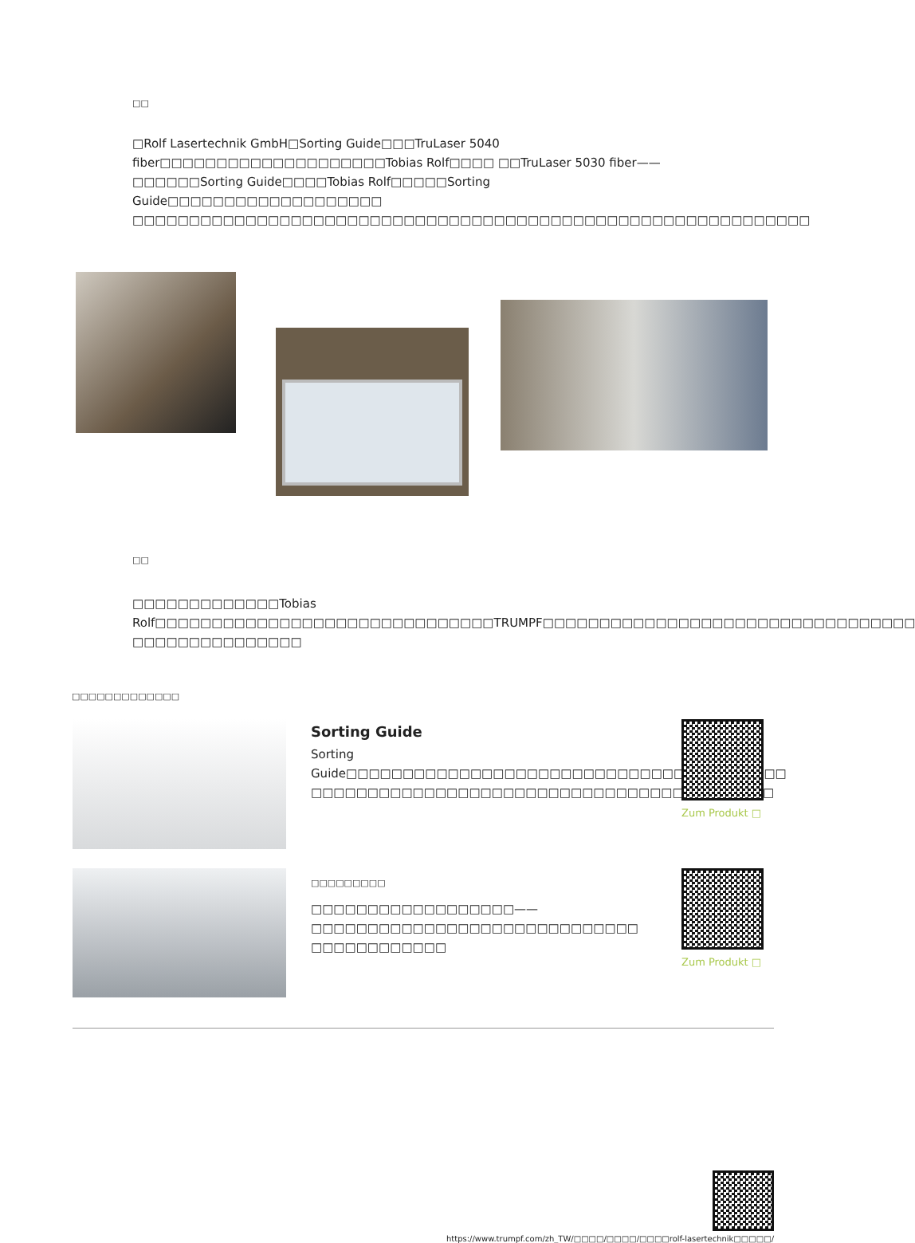□□
□Rolf Lasertechnik GmbH□Sorting Guide□□□TruLaser 5040 fiber□□□□□□□□□□□□□□□□□□□□Tobias Rolf□□□□ □□TruLaser 5030 fiber——□□□□□□Sorting Guide□□□□Tobias Rolf□□□□□Sorting Guide□□□□□□□□□□□□□□□□□□□ □□□□□□□□□□□□□□□□□□□□□□□□□□□□□□□□□□□□□□□□□□□□□□□□□□□□□□□□□□□□
□□
□□□□□□□□□□□□□Tobias Rolf□□□□□□□□□□□□□□□□□□□□□□□□□□□□□□TRUMPF□□□□□□□□□□□□□□□□□□□□□□□□□□□□□□□□□ □□□□□□□□□□□□□□□
□□□□□□□□□□□□□
Sorting Guide
Sorting Guide□□□□□□□□□□□□□□□□□□□□□□□□□□□□□□□□□□□□□□□ □□□□□□□□□□□□□□□□□□□□□□□□□□□□□□□□□□□□□□□□□
Zum Produkt □
□□□□□□□□□
□□□□□□□□□□□□□□□□□□——□□□□□□□□□□□□□□□□□□□□□□□□□□□□□ □□□□□□□□□□□□
Zum Produkt □
https://www.trumpf.com/zh_TW/□□□□/□□□□/□□□□rolf-lasertechnik□□□□□/